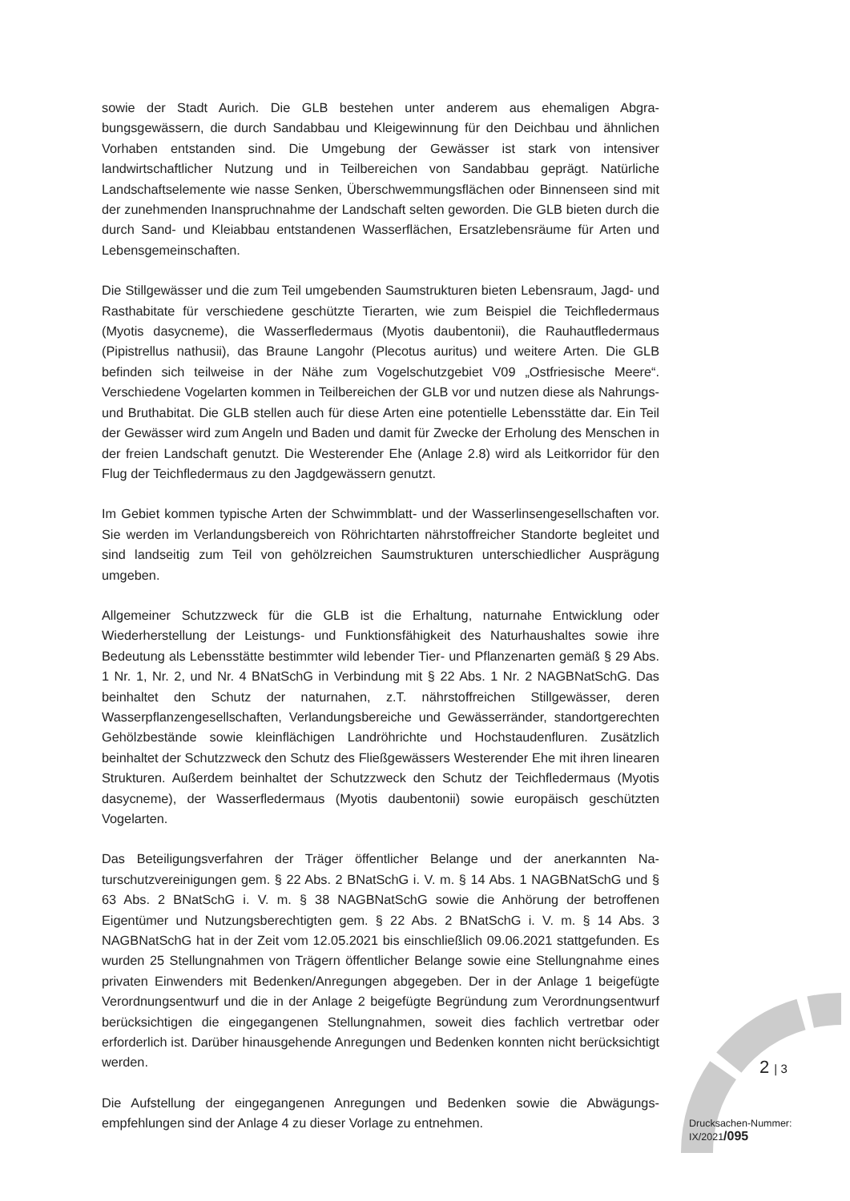sowie der Stadt Aurich. Die GLB bestehen unter anderem aus ehemaligen Abgra­bungsgewässern, die durch Sandabbau und Kleigewinnung für den Deichbau und ähn­lichen Vorhaben entstanden sind. Die Umgebung der Gewässer ist stark von intensiver landwirtschaftlicher Nutzung und in Teilbereichen von Sandabbau geprägt. Natürliche Landschaftselemente wie nasse Senken, Überschwemmungsflächen oder Binnenseen sind mit der zunehmenden Inanspruchnahme der Landschaft selten geworden. Die GLB bieten durch die durch Sand- und Kleiabbau entstandenen Wasserflächen, Er­satzlebensräume für Arten und Lebensgemeinschaften.
Die Stillgewässer und die zum Teil umgebenden Saumstrukturen bieten Lebensraum, Jagd- und Rasthabitate für verschiedene geschützte Tierarten, wie zum Beispiel die Teichfledermaus (Myotis dasycneme), die Wasserfledermaus (Myotis daubentonii), die Rauhautfledermaus (Pipistrellus nathusii), das Braune Langohr (Plecotus auritus) und weitere Arten. Die GLB befinden sich teilweise in der Nähe zum Vogelschutzgebiet V09 „Ostfriesische Meere“. Verschiedene Vogelarten kommen in Teilbereichen der GLB vor und nutzen diese als Nahrungs- und Bruthabitat. Die GLB stellen auch für diese Arten eine potentielle Lebensstätte dar. Ein Teil der Gewässer wird zum Angeln und Baden und damit für Zwecke der Erholung des Menschen in der freien Landschaft genutzt. Die Westerender Ehe (Anlage 2.8) wird als Leitkorridor für den Flug der Teichfleder­maus zu den Jagdgewässern genutzt.
Im Gebiet kommen typische Arten der Schwimmblatt- und der Wasserlinsengesell­schaften vor. Sie werden im Verlandungsbereich von Röhrichtarten nährstoffreicher Standorte begleitet und sind landseitig zum Teil von gehölzreichen Saumstrukturen unterschiedlicher Ausprägung umgeben.
Allgemeiner Schutzzweck für die GLB ist die Erhaltung, naturnahe Entwicklung oder Wiederherstellung der Leistungs- und Funktionsfähigkeit des Naturhaushaltes sowie ihre Bedeutung als Lebensstätte bestimmter wild lebender Tier- und Pflanzenarten gemäß § 29 Abs. 1 Nr. 1, Nr. 2, und Nr. 4 BNatSchG in Verbindung mit § 22 Abs. 1 Nr. 2 NAGBNatSchG. Das beinhaltet den Schutz der naturnahen, z.T. nährstoffreichen Still­gewässer, deren Wasserpflanzengesellschaften, Verlandungsbereiche und Gewässer­ränder, standortgerechten Gehölzbestände sowie kleinflächigen Landröhrichte und Hochstaudenfluren. Zusätzlich beinhaltet der Schutzzweck den Schutz des Fließgewäs­sers Westerender Ehe mit ihren linearen Strukturen. Außerdem beinhaltet der Schutz­zweck den Schutz der Teichfledermaus (Myotis dasycneme), der Wasserfledermaus (Myotis daubentonii) sowie europäisch geschützten Vogelarten.
Das Beteiligungsverfahren der Träger öffentlicher Belange und der anerkannten Na­turschutzvereinigungen gem. § 22 Abs. 2 BNatSchG i. V. m. § 14 Abs. 1 NAGBNatSchG und § 63 Abs. 2 BNatSchG i. V. m. § 38 NAGBNatSchG sowie die Anhörung der be­troffenen Eigentümer und Nutzungsberechtigten gem. § 22 Abs. 2 BNatSchG i. V. m. § 14 Abs. 3 NAGBNatSchG hat in der Zeit vom 12.05.2021 bis einschließlich 09.06.2021 stattgefunden. Es wurden 25 Stellungnahmen von Trägern öffentlicher Belange sowie eine Stellungnahme eines privaten Einwenders mit Bedenken/Anregungen abgegeben. Der in der Anlage 1 beigefügte Verordnungsentwurf und die in der Anlage 2 beigefügte Begründung zum Verordnungsentwurf berücksichtigen die eingegangenen Stellung­nahmen, soweit dies fachlich vertretbar oder erforderlich ist. Darüber hinausgehende Anregungen und Bedenken konnten nicht berücksichtigt werden.
Die Aufstellung der eingegangenen Anregungen und Bedenken sowie die Abwägungs­empfehlungen sind der Anlage 4 zu dieser Vorlage zu entnehmen.
2 | 3
Drucksachen-Nummer:
IX/2021/095